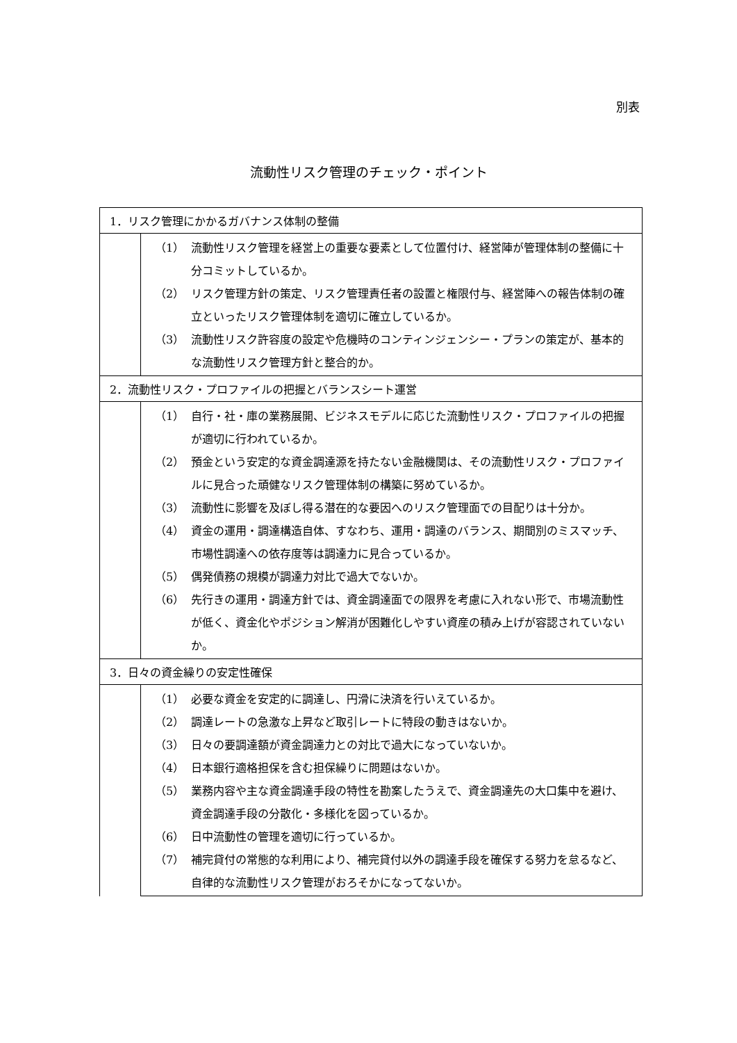別表
流動性リスク管理のチェック・ポイント
| 1．リスク管理にかかるガバナンス体制の整備 | |
| | （1） 流動性リスク管理を経営上の重要な要素として位置付け、経営陣が管理体制の整備に十分コミットしているか。 （2） リスク管理方針の策定、リスク管理責任者の設置と権限付与、経営陣への報告体制の確立といったリスク管理体制を適切に確立しているか。 （3） 流動性リスク許容度の設定や危機時のコンティンジェンシー・プランの策定が、基本的な流動性リスク管理方針と整合的か。 |
| 2．流動性リスク・プロファイルの把握とバランスシート運営 | |
| | （1） 自行・社・庫の業務展開、ビジネスモデルに応じた流動性リスク・プロファイルの把握が適切に行われているか。 （2） 預金という安定的な資金調達源を持たない金融機関は、その流動性リスク・プロファイルに見合った頑健なリスク管理体制の構築に努めているか。 （3） 流動性に影響を及ぼし得る潜在的な要因へのリスク管理面での目配りは十分か。 （4） 資金の運用・調達構造自体、すなわち、運用・調達のバランス、期間別のミスマッチ、市場性調達への依存度等は調達力に見合っているか。 （5） 偶発債務の規模が調達力対比で過大でないか。 （6） 先行きの運用・調達方針では、資金調達面での限界を考慮に入れない形で、市場流動性が低く、資金化やポジション解消が困難化しやすい資産の積み上げが容認されていないか。 |
| 3．日々の資金繰りの安定性確保 | |
| | （1） 必要な資金を安定的に調達し、円滑に決済を行いえているか。 （2） 調達レートの急激な上昇など取引レートに特段の動きはないか。 （3） 日々の要調達額が資金調達力との対比で過大になっていないか。 （4） 日本銀行適格担保を含む担保繰りに問題はないか。 （5） 業務内容や主な資金調達手段の特性を勘案したうえで、資金調達先の大口集中を避け、資金調達手段の分散化・多様化を図っているか。 （6） 日中流動性の管理を適切に行っているか。 （7） 補完貸付の常態的な利用により、補完貸付以外の調達手段を確保する努力を怠るなど、自律的な流動性リスク管理がおろそかになってないか。 |